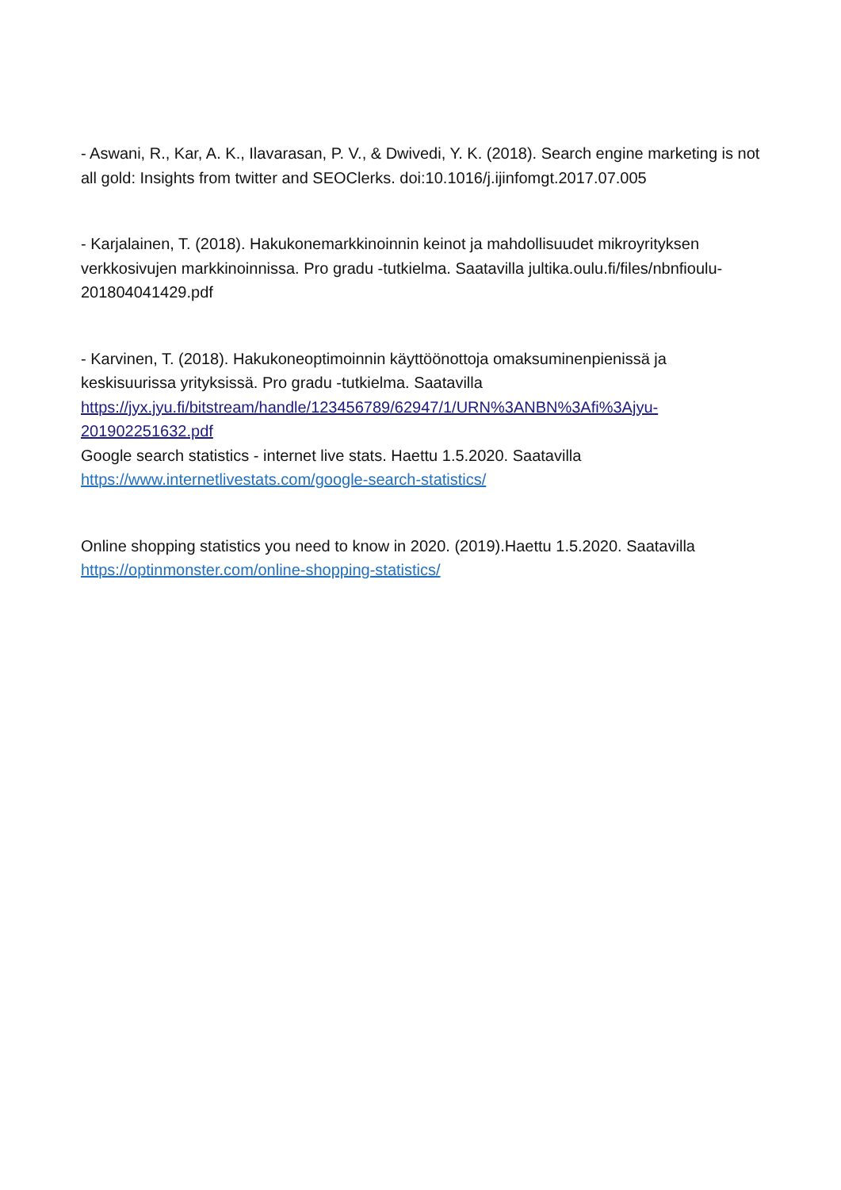- Aswani, R., Kar, A. K., Ilavarasan, P. V., & Dwivedi, Y. K. (2018). Search engine marketing is not all gold: Insights from twitter and SEOClerks. doi:10.1016/j.ijinfomgt.2017.07.005
- Karjalainen, T. (2018). Hakukonemarkkinoinnin keinot ja mahdollisuudet mikroyrityksen verkkosivujen markkinoinnissa. Pro gradu -tutkielma. Saatavilla jultika.oulu.fi/files/nbnfioulu-201804041429.pdf
- Karvinen, T. (2018). Hakukoneoptimoinnin käyttöönottoja omaksuminenpienissä ja keskisuurissa yrityksissä. Pro gradu -tutkielma. Saatavilla https://jyx.jyu.fi/bitstream/handle/123456789/62947/1/URN%3ANBN%3Afi%3Ajyu-201902251632.pdf
Google search statistics - internet live stats. Haettu 1.5.2020. Saatavilla https://www.internetlivestats.com/google-search-statistics/
Online shopping statistics you need to know in 2020. (2019).Haettu 1.5.2020. Saatavilla https://optinmonster.com/online-shopping-statistics/